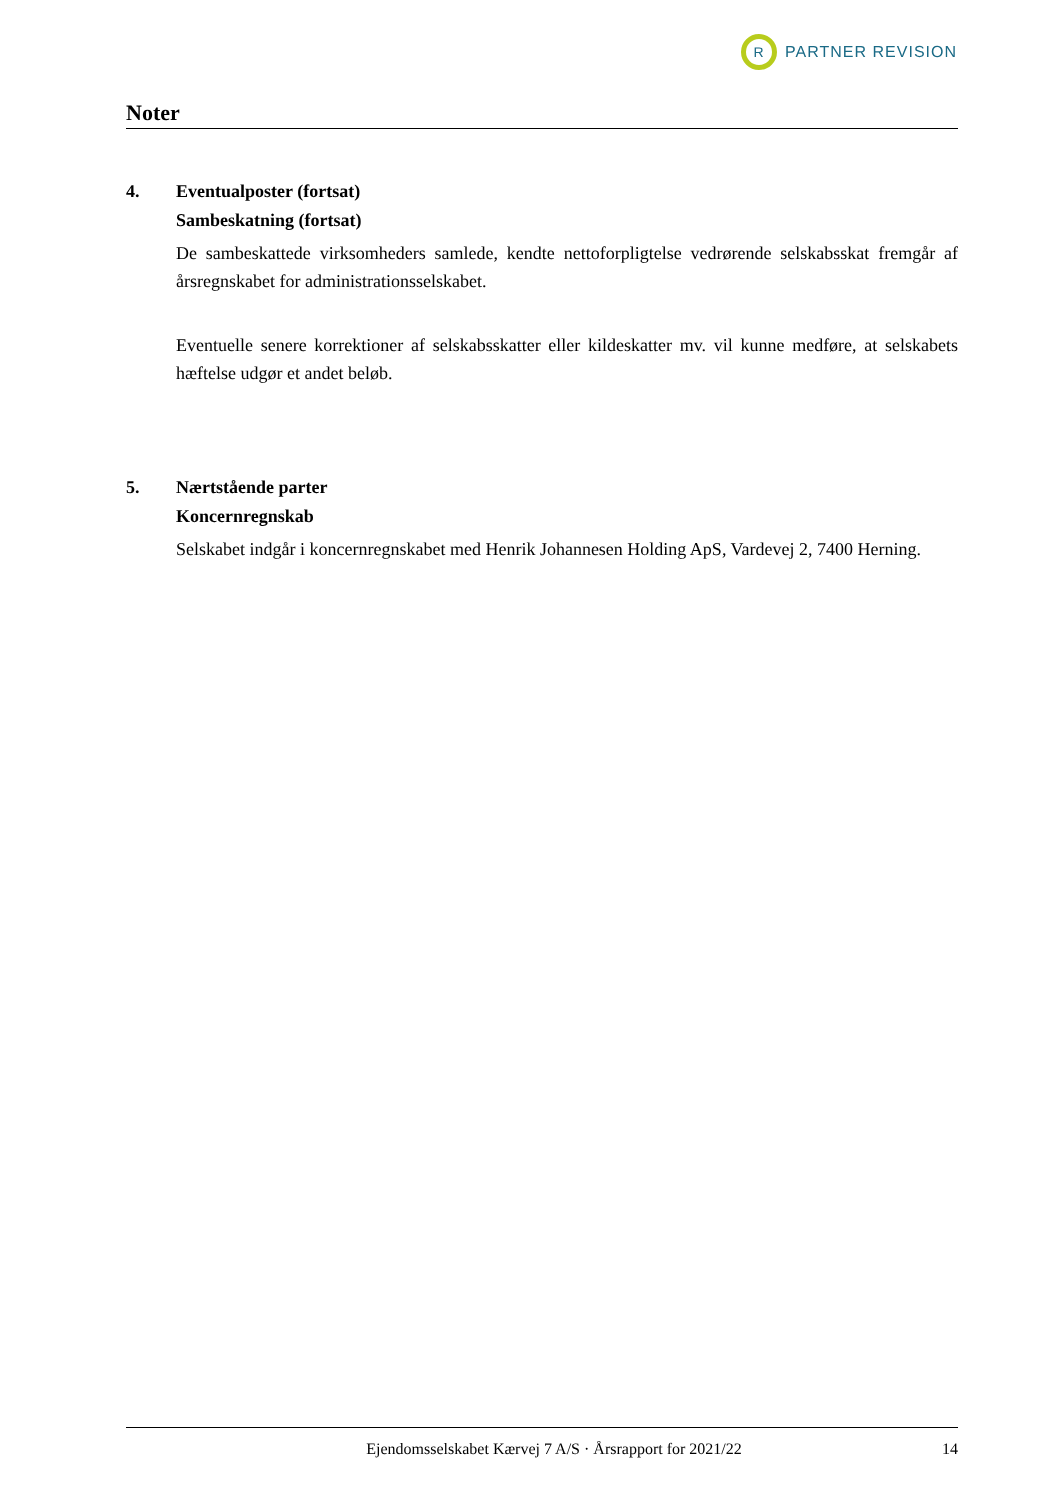R
PARTNER REVISION
Noter
4. Eventualposter (fortsat)
Sambeskatning (fortsat)
De sambeskattede virksomheders samlede, kendte nettoforpligtelse vedrørende selskabsskat fremgår af årsregnskabet for administrationsselskabet.
Eventuelle senere korrektioner af selskabsskatter eller kildeskatter mv. vil kunne medføre, at selskabets hæftelse udgør et andet beløb.
5. Nærtstående parter
Koncernregnskab
Selskabet indgår i koncernregnskabet med Henrik Johannesen Holding ApS, Vardevej 2, 7400 Herning.
Ejendomsselskabet Kærvej 7 A/S · Årsrapport for 2021/22 14